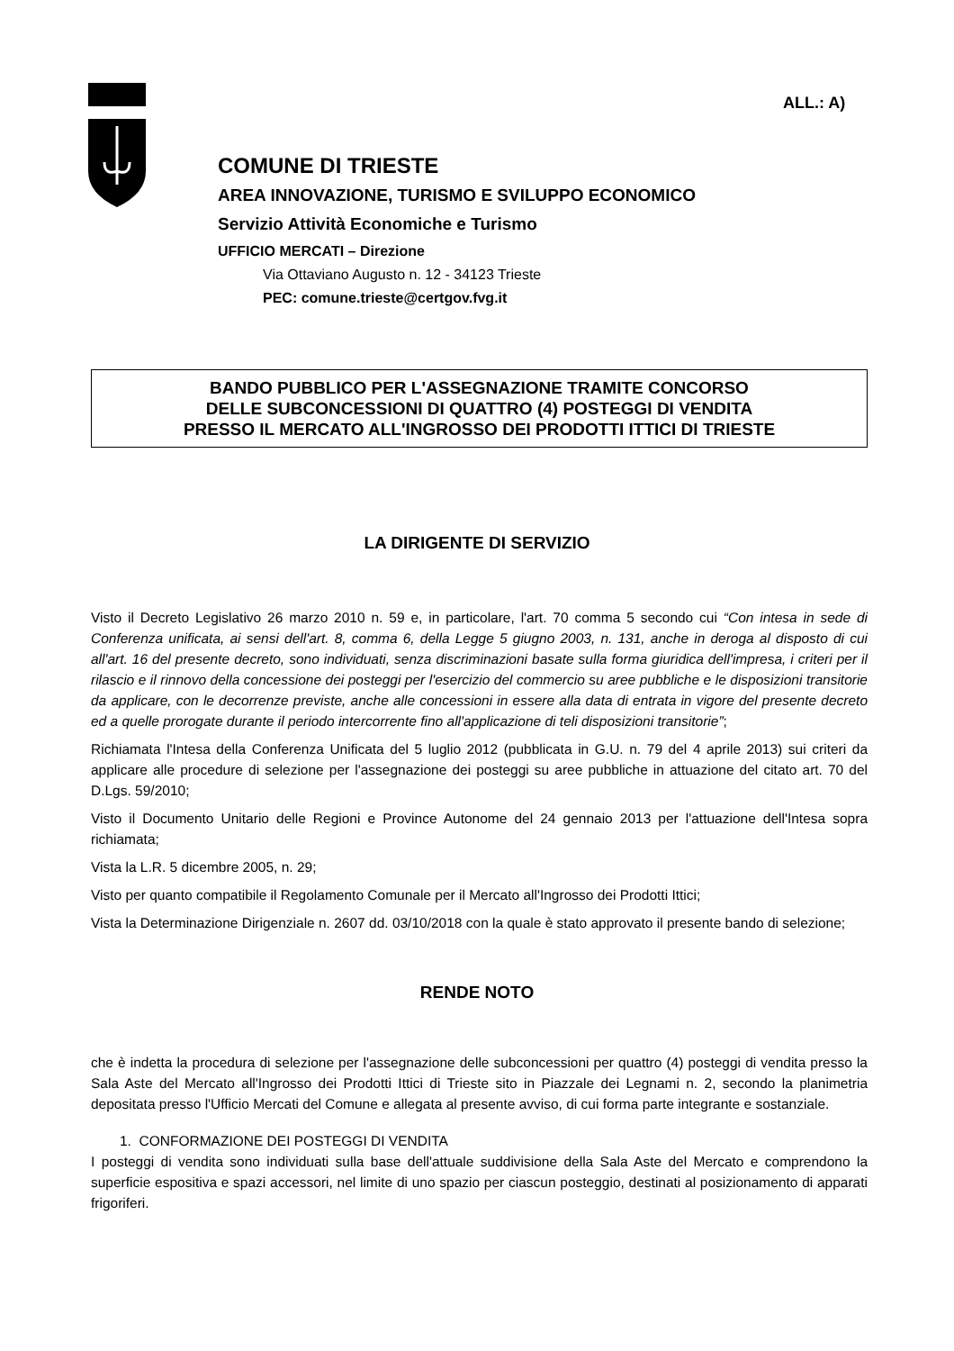ALL.: A)
COMUNE DI TRIESTE
AREA INNOVAZIONE, TURISMO E SVILUPPO ECONOMICO
Servizio Attività Economiche e Turismo
UFFICIO MERCATI – Direzione
Via Ottaviano Augusto n. 12 - 34123 Trieste
PEC: comune.trieste@certgov.fvg.it
BANDO PUBBLICO PER L'ASSEGNAZIONE TRAMITE CONCORSO
DELLE SUBCONCESSIONI DI QUATTRO (4) POSTEGGI DI VENDITA
PRESSO IL MERCATO ALL'INGROSSO DEI PRODOTTI ITTICI DI TRIESTE
LA DIRIGENTE DI SERVIZIO
Visto il Decreto Legislativo 26 marzo 2010 n. 59 e, in particolare, l'art. 70 comma 5 secondo cui “Con intesa in sede di Conferenza unificata, ai sensi dell'art. 8, comma 6, della Legge 5 giugno 2003, n. 131, anche in deroga al disposto di cui all'art. 16 del presente decreto, sono individuati, senza discriminazioni basate sulla forma giuridica dell'impresa, i criteri per il rilascio e il rinnovo della concessione dei posteggi per l'esercizio del commercio su aree pubbliche e le disposizioni transitorie da applicare, con le decorrenze previste, anche alle concessioni in essere alla data di entrata in vigore del presente decreto ed a quelle prorogate durante il periodo intercorrente fino all'applicazione di teli disposizioni transitorie”;
Richiamata l'Intesa della Conferenza Unificata del 5 luglio 2012 (pubblicata in G.U. n. 79 del 4 aprile 2013) sui criteri da applicare alle procedure di selezione per l'assegnazione dei posteggi su aree pubbliche in attuazione del citato art. 70 del D.Lgs. 59/2010;
Visto il Documento Unitario delle Regioni e Province Autonome del 24 gennaio 2013 per l'attuazione dell'Intesa sopra richiamata;
Vista la L.R. 5 dicembre 2005, n. 29;
Visto per quanto compatibile il Regolamento Comunale per il Mercato all'Ingrosso dei Prodotti Ittici;
Vista la Determinazione Dirigenziale n. 2607 dd. 03/10/2018 con la quale è stato approvato il presente bando di selezione;
RENDE NOTO
che è indetta la procedura di selezione per l'assegnazione delle subconcessioni per quattro (4) posteggi di vendita presso la Sala Aste del Mercato all'Ingrosso dei Prodotti Ittici di Trieste sito in Piazzale dei Legnami n. 2, secondo la planimetria depositata presso l'Ufficio Mercati del Comune e allegata al presente avviso, di cui forma parte integrante e sostanziale.
1. CONFORMAZIONE DEI POSTEGGI DI VENDITA
I posteggi di vendita sono individuati sulla base dell'attuale suddivisione della Sala Aste del Mercato e comprendono la superficie espositiva e spazi accessori, nel limite di uno spazio per ciascun posteggio, destinati al posizionamento di apparati frigoriferi.